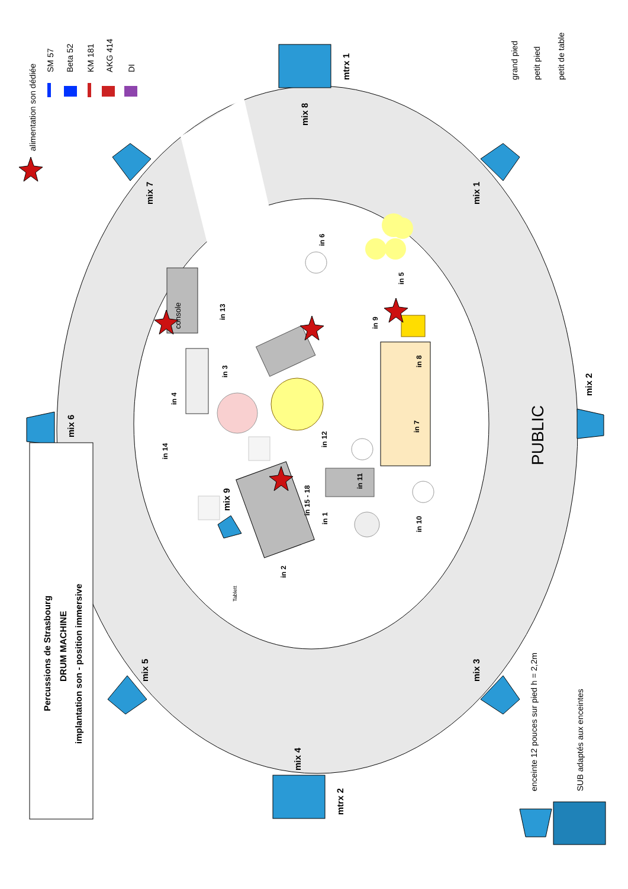Percussions de Strasbourg
DRUM MACHINE
implantation son - position immersive
alimentation son dédiée
SM 57
Beta 52
KM 181
AKG 414
DI
grand pied
petit pied
petit de table
mtrx 1
mtrx 2
mix 8
mix 7
mix 1
mix 2
mix 6
mix 5
mix 3
mix 4
mix 9
PUBLIC
enceinte 12 pouces sur pied h = 2,2m
SUB adaptés aux enceintes
console
in 6
in 5
in 9
in 13
in 3
in 4
in 14
in 8
in 7
in 12
in 11
in 15 - 18
in 1
in 10
in 2
Tablett